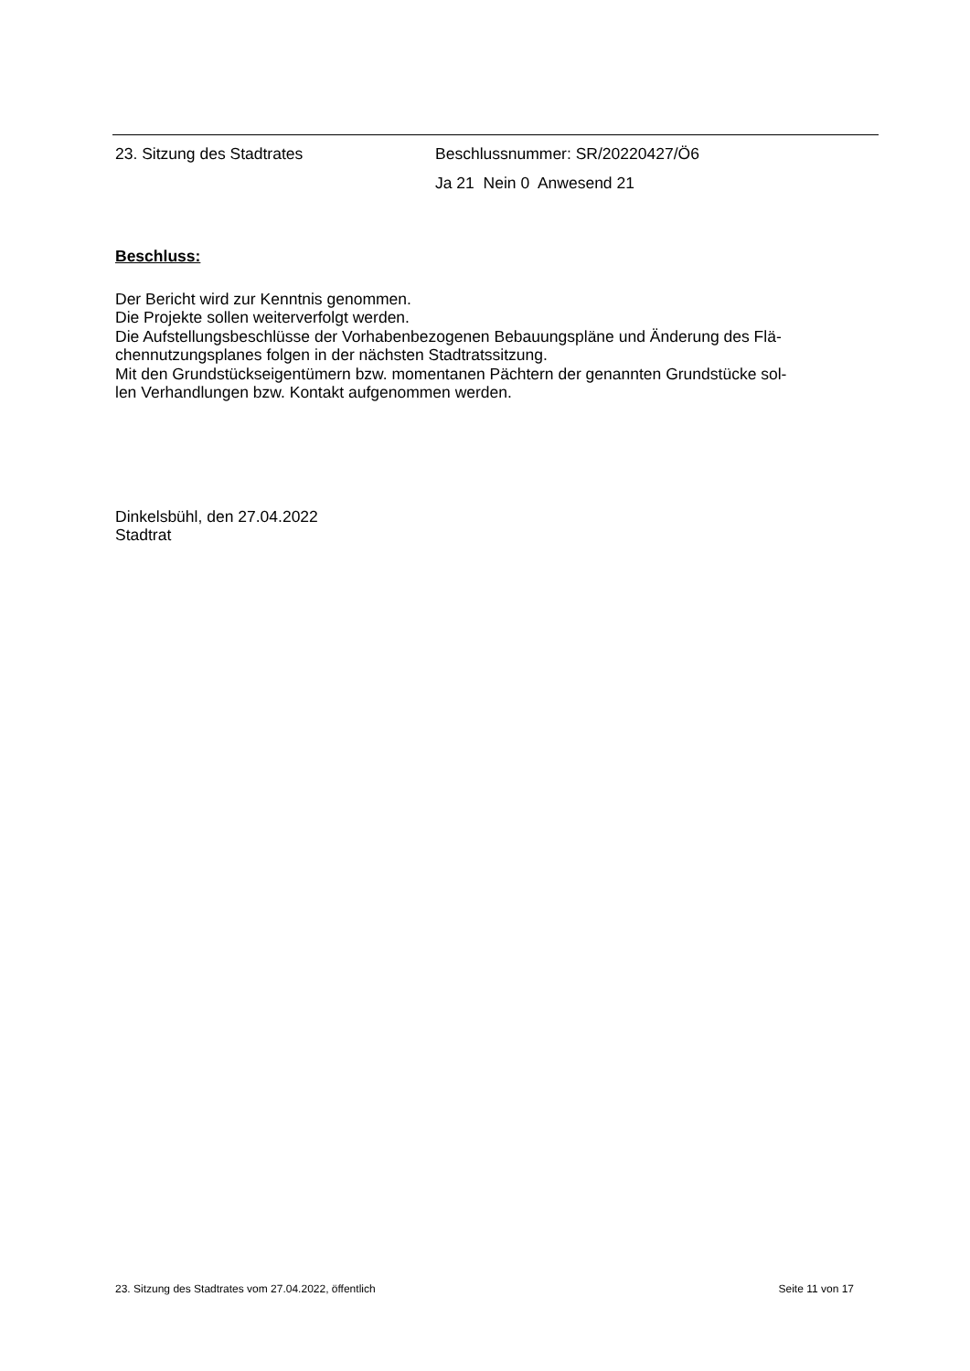23. Sitzung des Stadtrates Beschlussnummer: SR/20220427/Ö6
Ja 21 Nein 0 Anwesend 21
Beschluss:
Der Bericht wird zur Kenntnis genommen.
Die Projekte sollen weiterverfolgt werden.
Die Aufstellungsbeschlüsse der Vorhabenbezogenen Bebauungspläne und Änderung des Flä-
chennutzungsplanes folgen in der nächsten Stadtratssitzung.
Mit den Grundstückseigentümern bzw. momentanen Pächtern der genannten Grundstücke sol-
len Verhandlungen bzw. Kontakt aufgenommen werden.
Dinkelsbühl, den 27.04.2022
Stadtrat
23. Sitzung des Stadtrates vom 27.04.2022, öffentlich Seite 11 von 17